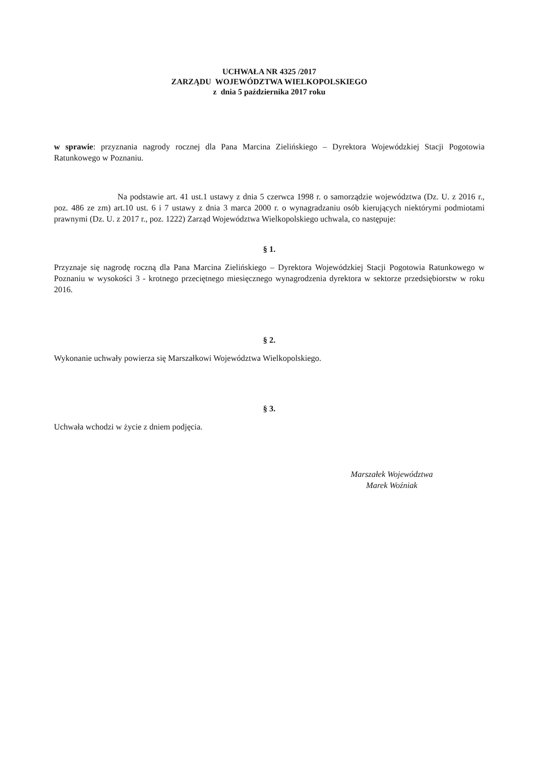UCHWAŁA NR 4325 /2017
ZARZĄDU WOJEWÓDZTWA WIELKOPOLSKIEGO
z dnia 5 października 2017 roku
w sprawie: przyznania nagrody rocznej dla Pana Marcina Zielińskiego – Dyrektora Wojewódzkiej Stacji Pogotowia Ratunkowego w Poznaniu.
Na podstawie art. 41 ust.1 ustawy z dnia 5 czerwca 1998 r. o samorządzie województwa (Dz. U. z 2016 r., poz. 486 ze zm) art.10 ust. 6 i 7 ustawy z dnia 3 marca 2000 r. o wynagradzaniu osób kierujących niektórymi podmiotami prawnymi (Dz. U. z 2017 r., poz. 1222) Zarząd Województwa Wielkopolskiego uchwala, co następuje:
§ 1.
Przyznaje się nagrodę roczną dla Pana Marcina Zielińskiego – Dyrektora Wojewódzkiej Stacji Pogotowia Ratunkowego w Poznaniu w wysokości 3 - krotnego przeciętnego miesięcznego wynagrodzenia dyrektora w sektorze przedsiębiorstw w roku 2016.
§ 2.
Wykonanie uchwały powierza się Marszałkowi Województwa Wielkopolskiego.
§ 3.
Uchwała wchodzi w życie z dniem podjęcia.
Marszałek Województwa
Marek Woźniak